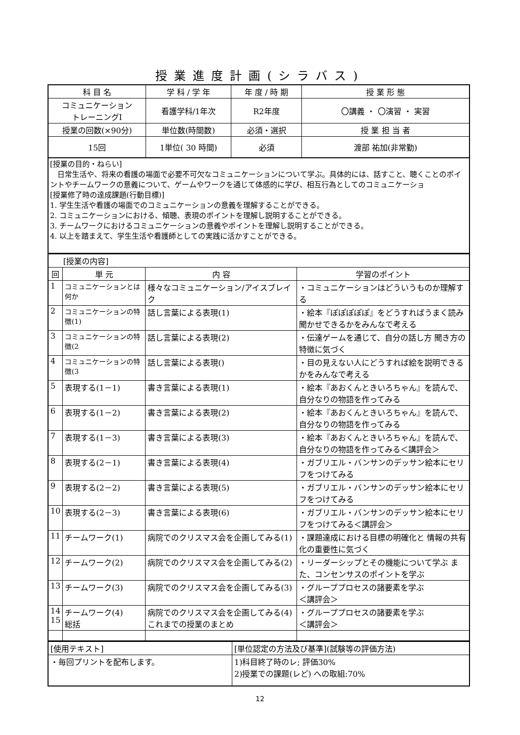授業進度計画(シラバス)
| 科 目 名 | 学 科 / 学 年 | 年 度 / 時 期 | 授 業 形 態 |
| --- | --- | --- | --- |
| コミュニケーション トレーニングⅠ | 看護学科/1年次 | R2年度 | 〇講義 ・ 〇演習 ・ 実習 |
| 授業の回数(×90分) | 単位数(時間数) | 必須・選択 | 授 業 担 当 者 |
| 15回 | 1単位( 30 時間) | 必須 | 渡部 祐加(非常勤) |
[授業の目的・ねらい]
　日常生活や、将来の看護の場面で必要不可欠なコミュニケーションについて学ぶ。具体的には、話すこと、聴くことのポイントやチームワークの意義について、ゲームやワークを通じて体感的に学び、相互行為としてのコミュニケーショ
[授業修了時の達成課題(行動目標)]
1. 学生生活や看護の場面でのコミュニケーションの意義を理解することができる。
2. コミュニケーションにおける、傾聴、表現のポイントを理解し説明することができる。
3. チームワークにおけるコミュニケーションの意義やポイントを理解し説明することができる。
4. 以上を踏まえて、学生生活や看護師としての実践に活かすことができる。
| [授業の内容] | | | |
| 回 | 単 元 | 内 容 | 学習のポイント |
| 1 | コミュニケーションとは何か | 様々なコミュニケーション/アイスブレイク | ・コミュニケーションはどういうものか理解する |
| 2 | コミュニケーションの特徴(1) | 話し言葉による表現(1) | ・絵本『ぽぽぽぽぽ』をどうすればうまく読み聞かせできるかをみんなで考える |
| 3 | コミュニケーションの特徴(2 | 話し言葉による表現(2) | ・伝達ゲームを通じて、自分の話し方 聞き方の特徴に気づく |
| 4 | コミュニケーションの特徴(3 | 話し言葉による表現() | ・目の見えない人にどうすれば絵を説明できるかをみんなで考える |
| 5 | 表現する(1－1) | 書き言葉による表現(1) | ・絵本『あおくんときいろちゃん』を読んで、自分なりの物語を作ってみる |
| 6 | 表現する(1－2) | 書き言葉による表現(2) | ・絵本『あおくんときいろちゃん』を読んで、自分なりの物語を作ってみる |
| 7 | 表現する(1－3) | 書き言葉による表現(3) | ・絵本『あおくんときいろちゃん』を読んで、自分なりの物語を作ってみる＜講評会＞ |
| 8 | 表現する(2－1) | 書き言葉による表現(4) | ・ガブリエル・バンサンのデッサン絵本にセリフをつけてみる |
| 9 | 表現する(2－2) | 書き言葉による表現(5) | ・ガブリエル・バンサンのデッサン絵本にセリフをつけてみる |
| 10 | 表現する(2－3) | 書き言葉による表現(6) | ・ガブリエル・バンサンのデッサン絵本にセリフをつけてみる＜講評会＞ |
| 11 | チームワーク(1) | 病院でのクリスマス会を企画してみる(1) | ・課題達成における目標の明確化と 情報の共有化の重要性に気づく |
| 12 | チームワーク(2) | 病院でのクリスマス会を企画してみる(2) | ・リーダーシップとその機能について学ぶ また、コンセンサスのポイントを学ぶ |
| 13 | チームワーク(3) | 病院でのクリスマス会を企画してみる(3) | ・グループプロセスの諸要素を学ぶ ＜講評会＞ |
| 14 15 | チームワーク(4) 総括 | 病院でのクリスマス会を企画してみる(4) これまでの授業のまとめ | ・グループプロセスの諸要素を学ぶ ＜講評会＞ |
| [使用テキスト] | [単位認定の方法及び基準](試験等の評価方法) |
| ・毎回プリントを配布します。 | 1)科目終了時のレ; 評価30% 2)授業での課題(レど) への取組:70% |
12